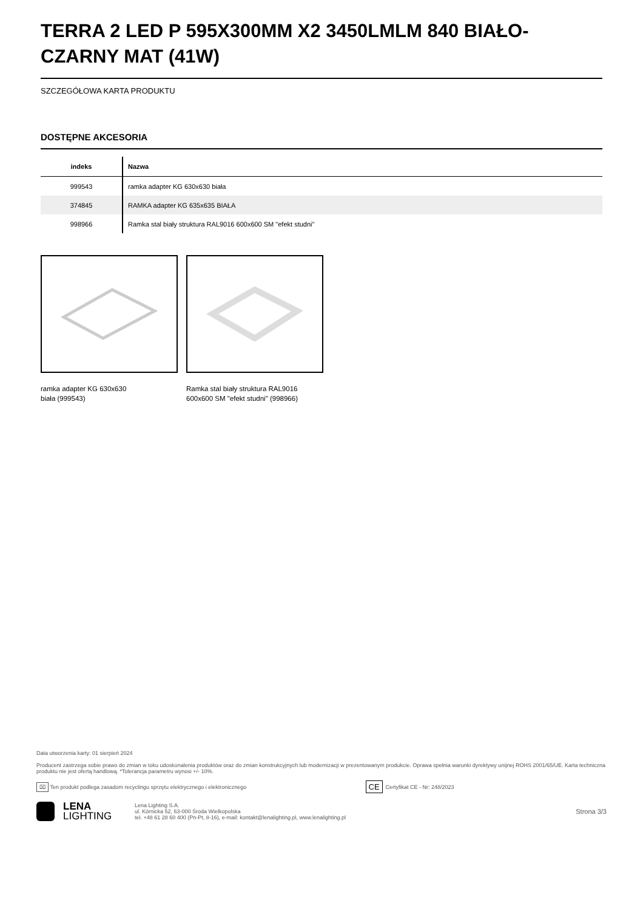TERRA 2 LED P 595X300MM X2 3450LMLM 840 BIAŁO-CZARNY MAT (41W)
SZCZEGÓŁOWA KARTA PRODUKTU
DOSTĘPNE AKCESORIA
| indeks | Nazwa |
| --- | --- |
| 999543 | ramka adapter KG 630x630 biała |
| 374845 | RAMKA adapter KG 635x635 BIAŁA |
| 998966 | Ramka stal biały struktura RAL9016 600x600 SM "efekt studni" |
ramka adapter KG 630x630
biała (999543)
Ramka stal biały struktura RAL9016
600x600 SM "efekt studni" (998966)
Data utworzenia karty: 01 sierpień 2024
Producent zastrzega sobie prawo do zmian w toku udoskonalenia produktów oraz do zmian konstrukcyjnych lub modernizacji w prezentowanym produkcie. Oprawa spełnia warunki dyrektywy unijnej ROHS 2001/65/UE. Karta techniczna produktu nie jest ofertą handlową. *Tolerancja parametru wynosi +/- 10%.
⌧ Ten produkt podlega zasadom recyclingu sprzętu elektrycznego i elektronicznego CE Certyfikat CE - Nr: 248/2023
LENA
LIGHTING
Lena Lighting S.A.
ul. Kórnicka 52, 63-000 Środa Wielkopolska
tel. +48 61 28 60 400 (Pn-Pt, 8-16), e-mail: kontakt@lenalighting.pl, www.lenalighting.pl
Strona 3/3